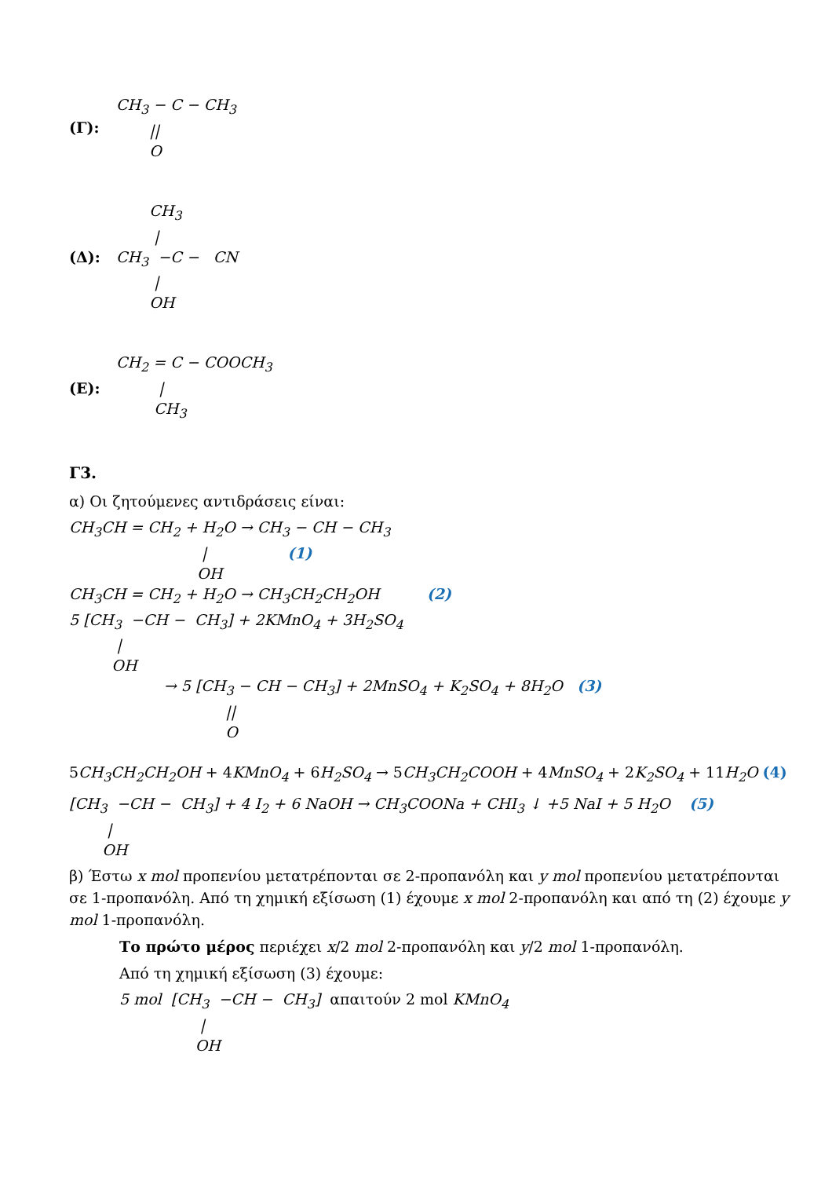(Γ):
CH3 − C − CH3
       ||
       O
(Δ):
       CH3
        |
CH3  −C −   CN
        |
       OH
(Ε):
CH2 = C − COOCH3
         |
        CH3
Γ3.
α) Οι ζητούμενες αντιδράσεις είναι:
CH3CH = CH2 + H2O → CH3 − CH − CH3
                            |                 (1)
                           OH
CH3CH = CH2 + H2O → CH3CH2CH2OH          (2)
5 [CH3  −CH −  CH3] + 2KMnO4 + 3H2SO4
          |
         OH
                    → 5 [CH3 − CH − CH3] + 2MnSO4 + K2SO4 + 8H2O   (3)
                                 ||
                                 O
5CH<sub>3</sub>CH<sub>2</sub>CH<sub>2</sub>OH + 4KMnO<sub>4</sub> + 6H<sub>2</sub>SO<sub>4</sub> → 5CH<sub>3</sub>CH<sub>2</sub>COOH + 4MnSO<sub>4</sub> + 2K<sub>2</sub>SO<sub>4</sub> + 11H<sub>2</sub>O (4)
[CH3  −CH −  CH3] + 4 I2 + 6 NaOH → CH3COONa + CHI3 ↓ +5 NaI + 5 H2O    (5)
        |
       OH
β) Έστω x mol προπενίου μετατρέπονται σε 2-προπανόλη και y mol προπενίου μετατρέπονται σε 1-προπανόλη. Από τη χημική εξίσωση (1) έχουμε x mol 2-προπανόλη και από τη (2) έχουμε y mol 1-προπανόλη.
Το πρώτο μέρος περιέχει x/2 mol 2-προπανόλη και y/2 mol 1-προπανόλη.
Από τη χημική εξίσωση (3) έχουμε:
5 mol  [CH3  −CH −  CH3]  απαιτούν 2 mol KMnO4
                 |
                OH